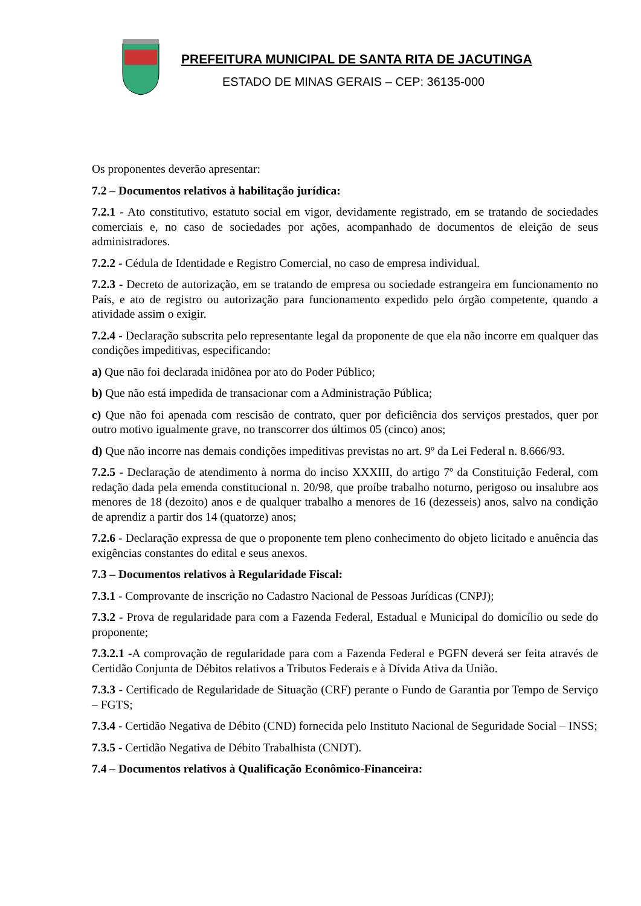PREFEITURA MUNICIPAL DE SANTA RITA DE JACUTINGA
ESTADO DE MINAS GERAIS – CEP: 36135-000
Os proponentes deverão apresentar:
7.2 – Documentos relativos à habilitação jurídica:
7.2.1 - Ato constitutivo, estatuto social em vigor, devidamente registrado, em se tratando de sociedades comerciais e, no caso de sociedades por ações, acompanhado de documentos de eleição de seus administradores.
7.2.2 - Cédula de Identidade e Registro Comercial, no caso de empresa individual.
7.2.3 - Decreto de autorização, em se tratando de empresa ou sociedade estrangeira em funcionamento no País, e ato de registro ou autorização para funcionamento expedido pelo órgão competente, quando a atividade assim o exigir.
7.2.4 - Declaração subscrita pelo representante legal da proponente de que ela não incorre em qualquer das condições impeditivas, especificando:
a) Que não foi declarada inidônea por ato do Poder Público;
b) Que não está impedida de transacionar com a Administração Pública;
c) Que não foi apenada com rescisão de contrato, quer por deficiência dos serviços prestados, quer por outro motivo igualmente grave, no transcorrer dos últimos 05 (cinco) anos;
d) Que não incorre nas demais condições impeditivas previstas no art. 9º da Lei Federal n. 8.666/93.
7.2.5 - Declaração de atendimento à norma do inciso XXXIII, do artigo 7º da Constituição Federal, com redação dada pela emenda constitucional n. 20/98, que proíbe trabalho noturno, perigoso ou insalubre aos menores de 18 (dezoito) anos e de qualquer trabalho a menores de 16 (dezesseis) anos, salvo na condição de aprendiz a partir dos 14 (quatorze) anos;
7.2.6 - Declaração expressa de que o proponente tem pleno conhecimento do objeto licitado e anuência das exigências constantes do edital e seus anexos.
7.3 – Documentos relativos à Regularidade Fiscal:
7.3.1 - Comprovante de inscrição no Cadastro Nacional de Pessoas Jurídicas (CNPJ);
7.3.2 - Prova de regularidade para com a Fazenda Federal, Estadual e Municipal do domicílio ou sede do proponente;
7.3.2.1 -A comprovação de regularidade para com a Fazenda Federal e PGFN deverá ser feita através de Certidão Conjunta de Débitos relativos a Tributos Federais e à Dívida Ativa da União.
7.3.3 - Certificado de Regularidade de Situação (CRF) perante o Fundo de Garantia por Tempo de Serviço – FGTS;
7.3.4 - Certidão Negativa de Débito (CND) fornecida pelo Instituto Nacional de Seguridade Social – INSS;
7.3.5 - Certidão Negativa de Débito Trabalhista (CNDT).
7.4 – Documentos relativos à Qualificação Econômico-Financeira: